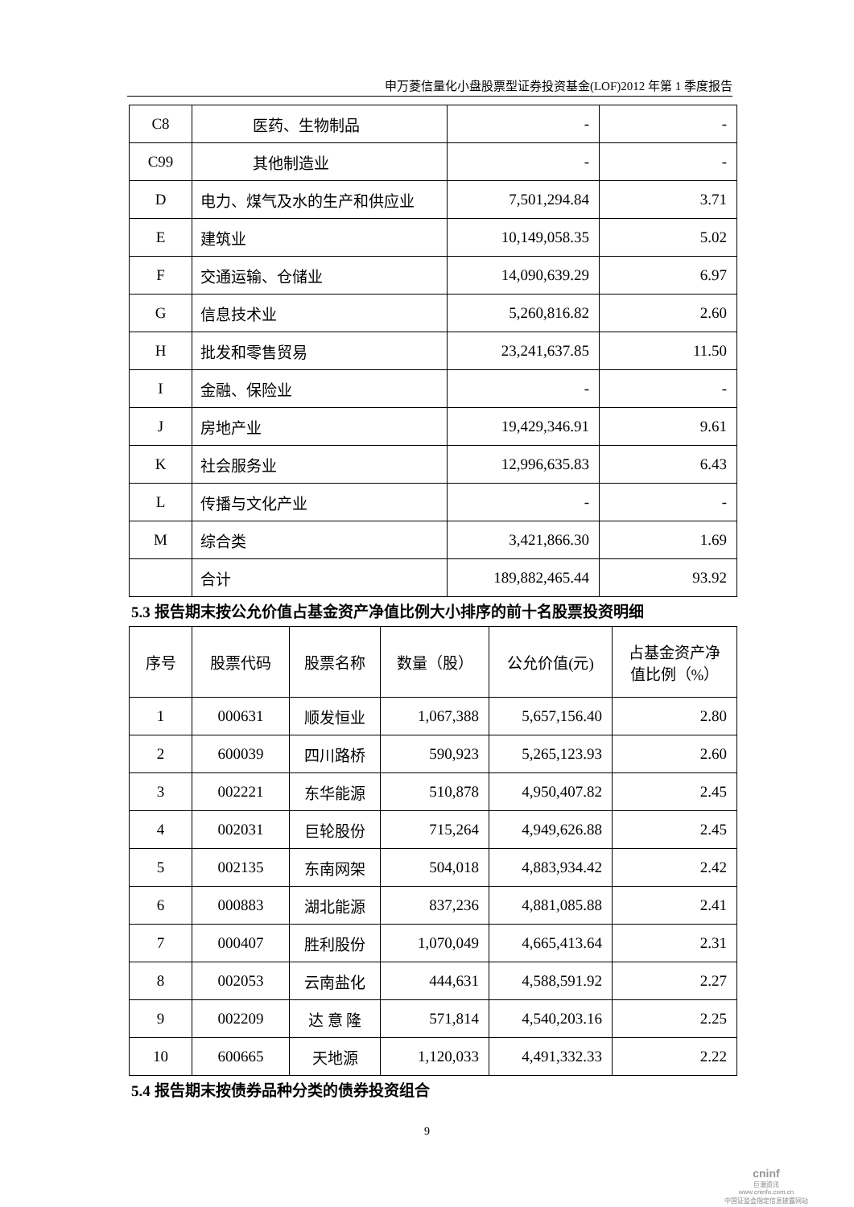申万菱信量化小盘股票型证券投资基金(LOF)2012 年第 1 季度报告
| C8 | 医药、生物制品 | - | - |
| C99 | 其他制造业 | - | - |
| D | 电力、煤气及水的生产和供应业 | 7,501,294.84 | 3.71 |
| E | 建筑业 | 10,149,058.35 | 5.02 |
| F | 交通运输、仓储业 | 14,090,639.29 | 6.97 |
| G | 信息技术业 | 5,260,816.82 | 2.60 |
| H | 批发和零售贸易 | 23,241,637.85 | 11.50 |
| I | 金融、保险业 | - | - |
| J | 房地产业 | 19,429,346.91 | 9.61 |
| K | 社会服务业 | 12,996,635.83 | 6.43 |
| L | 传播与文化产业 | - | - |
| M | 综合类 | 3,421,866.30 | 1.69 |
| | 合计 | 189,882,465.44 | 93.92 |
5.3 报告期末按公允价值占基金资产净值比例大小排序的前十名股票投资明细
| 序号 | 股票代码 | 股票名称 | 数量（股） | 公允价值(元) | 占基金资产净 值比例（%） |
| --- | --- | --- | --- | --- | --- |
| 1 | 000631 | 顺发恒业 | 1,067,388 | 5,657,156.40 | 2.80 |
| 2 | 600039 | 四川路桥 | 590,923 | 5,265,123.93 | 2.60 |
| 3 | 002221 | 东华能源 | 510,878 | 4,950,407.82 | 2.45 |
| 4 | 002031 | 巨轮股份 | 715,264 | 4,949,626.88 | 2.45 |
| 5 | 002135 | 东南网架 | 504,018 | 4,883,934.42 | 2.42 |
| 6 | 000883 | 湖北能源 | 837,236 | 4,881,085.88 | 2.41 |
| 7 | 000407 | 胜利股份 | 1,070,049 | 4,665,413.64 | 2.31 |
| 8 | 002053 | 云南盐化 | 444,631 | 4,588,591.92 | 2.27 |
| 9 | 002209 | 达 意 隆 | 571,814 | 4,540,203.16 | 2.25 |
| 10 | 600665 | 天地源 | 1,120,033 | 4,491,332.33 | 2.22 |
5.4 报告期末按债券品种分类的债券投资组合
9
cninf
巨潮资讯
www.cninfo.com.cn
中国证监会指定信息披露网站